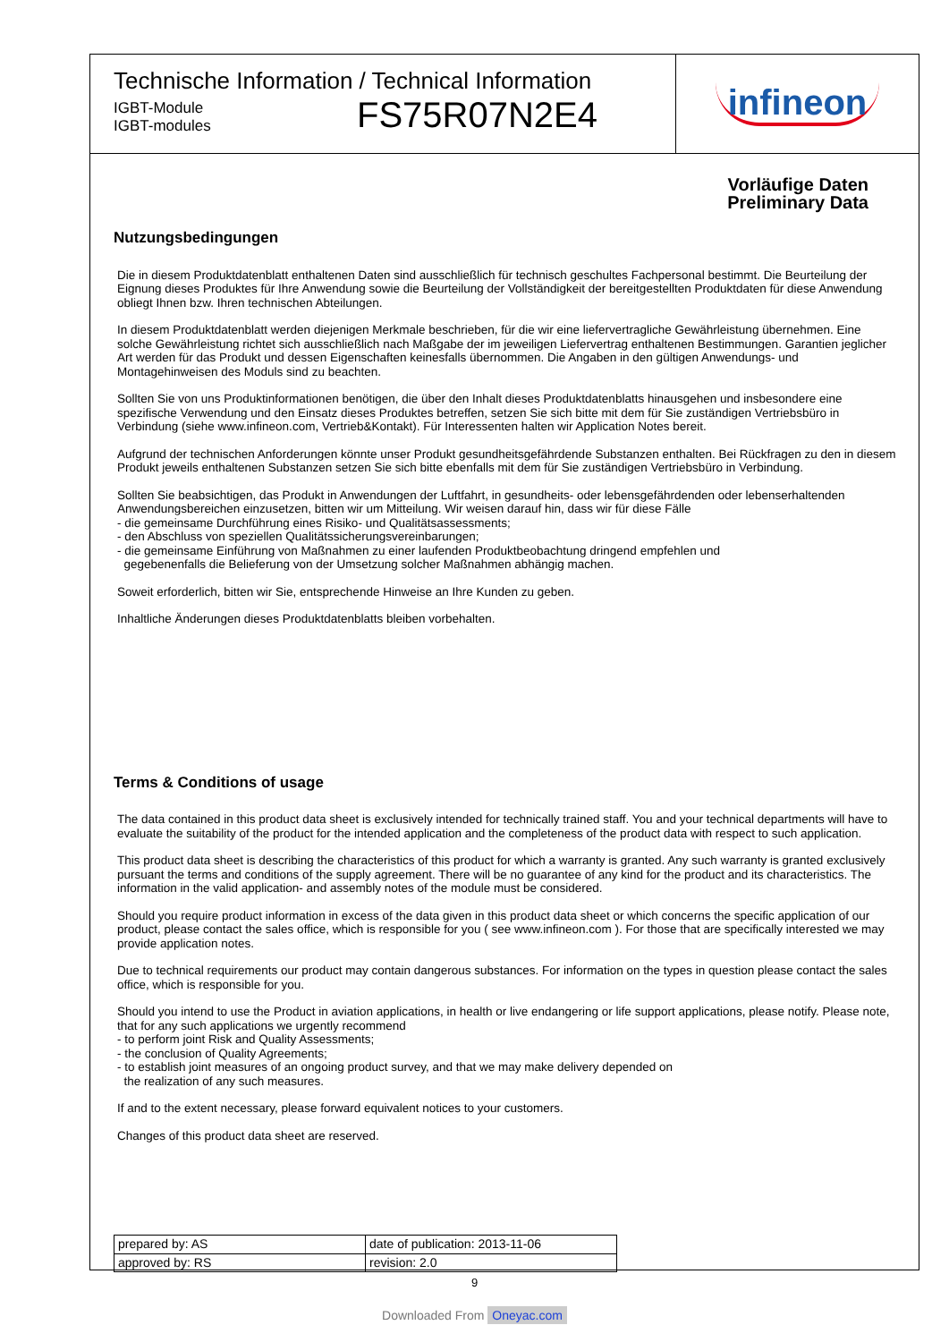Technische Information / Technical Information
IGBT-Module
IGBT-modules
FS75R07N2E4
infineon
Vorläufige Daten
Preliminary Data
Nutzungsbedingungen
Die in diesem Produktdatenblatt enthaltenen Daten sind ausschließlich für technisch geschultes Fachpersonal bestimmt. Die Beurteilung der Eignung dieses Produktes für Ihre Anwendung sowie die Beurteilung der Vollständigkeit der bereitgestellten Produktdaten für diese Anwendung obliegt Ihnen bzw. Ihren technischen Abteilungen.
In diesem Produktdatenblatt werden diejenigen Merkmale beschrieben, für die wir eine liefervertragliche Gewährleistung übernehmen. Eine solche Gewährleistung richtet sich ausschließlich nach Maßgabe der im jeweiligen Liefervertrag enthaltenen Bestimmungen. Garantien jeglicher Art werden für das Produkt und dessen Eigenschaften keinesfalls übernommen. Die Angaben in den gültigen Anwendungs- und Montagehinweisen des Moduls sind zu beachten.
Sollten Sie von uns Produktinformationen benötigen, die über den Inhalt dieses Produktdatenblatts hinausgehen und insbesondere eine spezifische Verwendung und den Einsatz dieses Produktes betreffen, setzen Sie sich bitte mit dem für Sie zuständigen Vertriebsbüro in Verbindung (siehe www.infineon.com, Vertrieb&Kontakt). Für Interessenten halten wir Application Notes bereit.
Aufgrund der technischen Anforderungen könnte unser Produkt gesundheitsgefährdende Substanzen enthalten. Bei Rückfragen zu den in diesem Produkt jeweils enthaltenen Substanzen setzen Sie sich bitte ebenfalls mit dem für Sie zuständigen Vertriebsbüro in Verbindung.
Sollten Sie beabsichtigen, das Produkt in Anwendungen der Luftfahrt, in gesundheits- oder lebensgefährdenden oder lebenserhaltenden Anwendungsbereichen einzusetzen, bitten wir um Mitteilung. Wir weisen darauf hin, dass wir für diese Fälle
- die gemeinsame Durchführung eines Risiko- und Qualitätsassessments;
- den Abschluss von speziellen Qualitätssicherungsvereinbarungen;
- die gemeinsame Einführung von Maßnahmen zu einer laufenden Produktbeobachtung dringend empfehlen und
gegebenenfalls die Belieferung von der Umsetzung solcher Maßnahmen abhängig machen.
Soweit erforderlich, bitten wir Sie, entsprechende Hinweise an Ihre Kunden zu geben.
Inhaltliche Änderungen dieses Produktdatenblatts bleiben vorbehalten.
Terms & Conditions of usage
The data contained in this product data sheet is exclusively intended for technically trained staff. You and your technical departments will have to evaluate the suitability of the product for the intended application and the completeness of the product data with respect to such application.
This product data sheet is describing the characteristics of this product for which a warranty is granted. Any such warranty is granted exclusively pursuant the terms and conditions of the supply agreement. There will be no guarantee of any kind for the product and its characteristics. The information in the valid application- and assembly notes of the module must be considered.
Should you require product information in excess of the data given in this product data sheet or which concerns the specific application of our product, please contact the sales office, which is responsible for you ( see www.infineon.com ). For those that are specifically interested we may provide application notes.
Due to technical requirements our product may contain dangerous substances. For information on the types in question please contact the sales office, which is responsible for you.
Should you intend to use the Product in aviation applications, in health or live endangering or life support applications, please notify. Please note, that for any such applications we urgently recommend
- to perform joint Risk and Quality Assessments;
- the conclusion of Quality Agreements;
- to establish joint measures of an ongoing product survey, and that we may make delivery depended on
the realization of any such measures.
If and to the extent necessary, please forward equivalent notices to your customers.
Changes of this product data sheet are reserved.
| prepared by: AS | date of publication: 2013-11-06 |
| approved by: RS | revision: 2.0 |
9
Downloaded From Oneyac.com